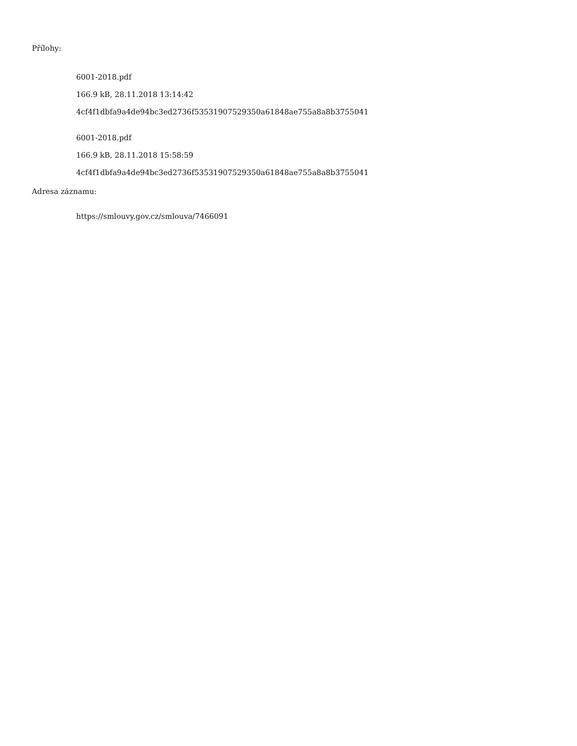Přílohy:
6001-2018.pdf
166.9 kB, 28.11.2018 13:14:42
4cf4f1dbfa9a4de94bc3ed2736f53531907529350a61848ae755a8a8b3755041
6001-2018.pdf
166.9 kB, 28.11.2018 15:58:59
4cf4f1dbfa9a4de94bc3ed2736f53531907529350a61848ae755a8a8b3755041
Adresa záznamu:
https://smlouvy.gov.cz/smlouva/7466091